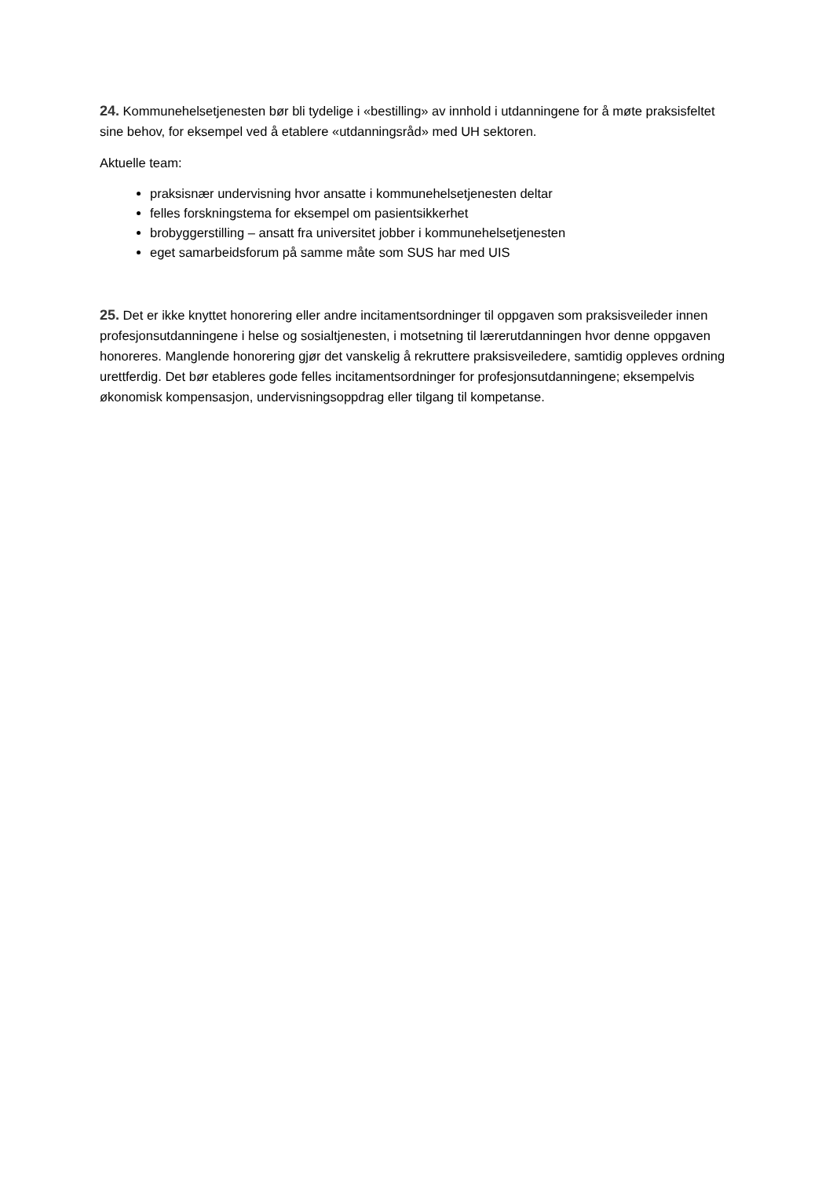24. Kommunehelsetjenesten bør bli tydelige i «bestilling» av innhold i utdanningene for å møte praksisfeltet sine behov, for eksempel ved å etablere «utdanningsråd» med UH sektoren.
Aktuelle team:
praksisnær undervisning hvor ansatte i kommunehelsetjenesten deltar
felles forskningstema for eksempel om pasientsikkerhet
brobyggerstilling – ansatt fra universitet jobber i kommunehelsetjenesten
eget samarbeidsforum på samme måte som SUS har med UIS
25. Det er ikke knyttet honorering eller andre incitamentsordninger til oppgaven som praksisveileder innen profesjonsutdanningene i helse og sosialtjenesten, i motsetning til lærerutdanningen hvor denne oppgaven honoreres. Manglende honorering gjør det vanskelig å rekruttere praksisveiledere, samtidig oppleves ordning urettferdig. Det bør etableres gode felles incitamentsordninger for profesjonsutdanningene; eksempelvis økonomisk kompensasjon, undervisningsoppdrag eller tilgang til kompetanse.